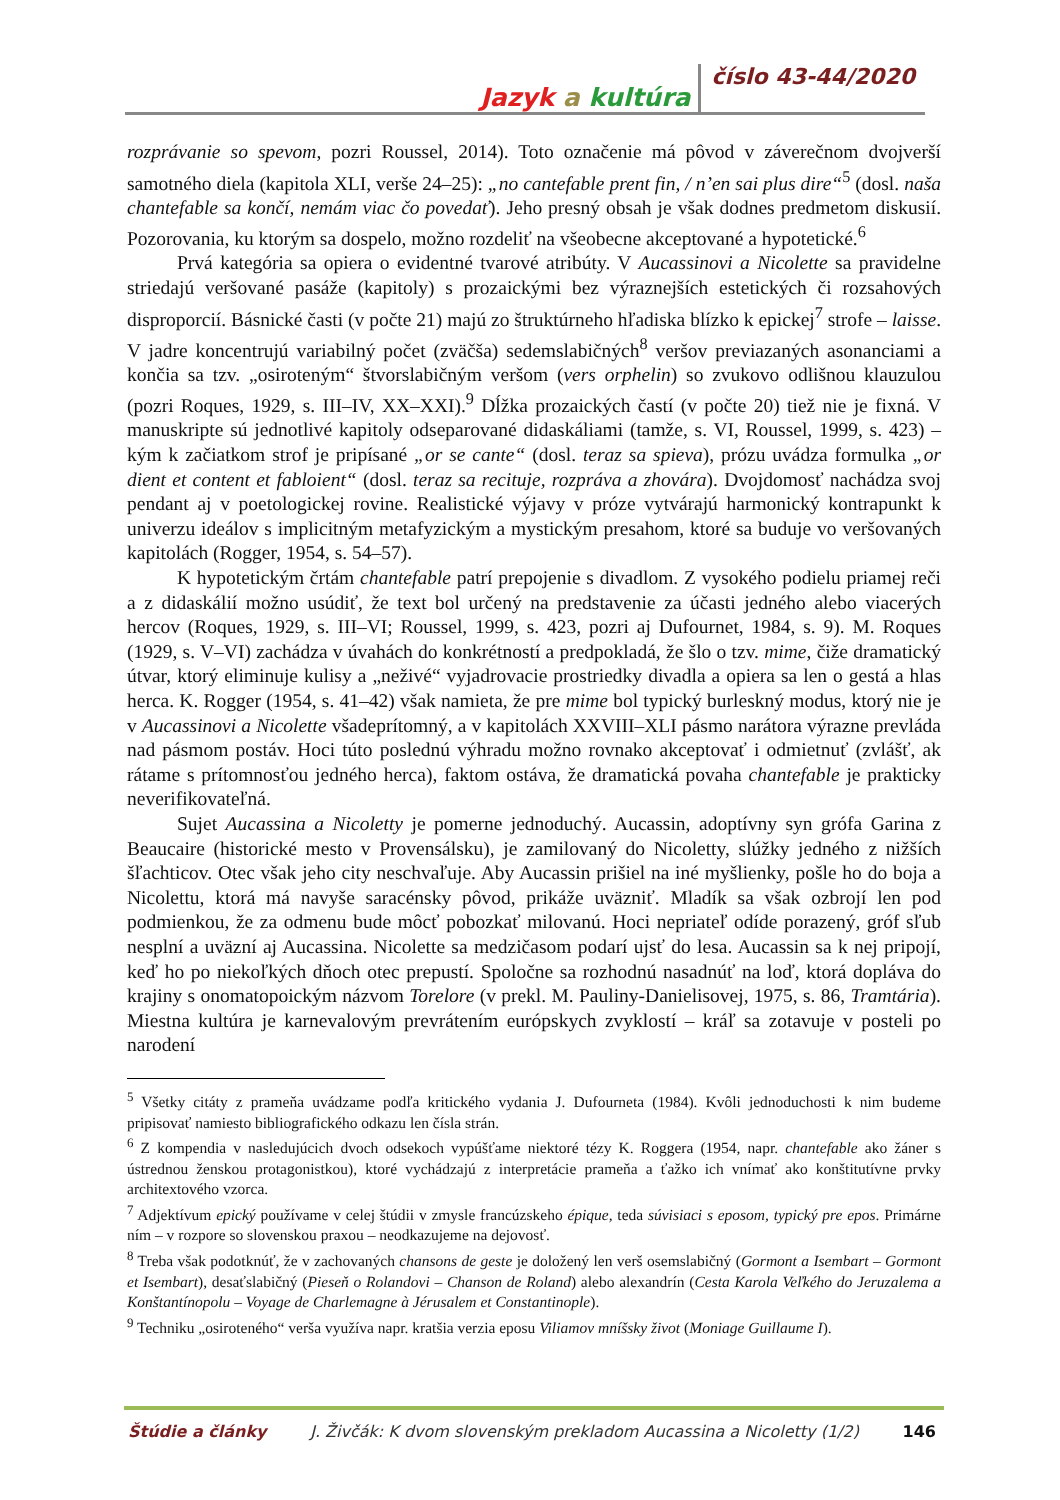Jazyk a kultúra číslo 43-44/2020
rozprávanie so spevom, pozri Roussel, 2014). Toto označenie má pôvod v záverečnom dvojverší samotného diela (kapitola XLI, verše 24–25): „no cantefable prent fin, / n’en sai plus dire“<sup>5</sup> (dosl. naša chantefable sa končí, nemám viac čo povedať). Jeho presný obsah je však dodnes predmetom diskusií. Pozorovania, ku ktorým sa dospelo, možno rozdeliť na všeobecne akceptované a hypotetické.<sup>6</sup>
Prvá kategória sa opiera o evidentné tvarové atribúty. V Aucassinovi a Nicolette sa pravidelne striedajú veršované pasáže (kapitoly) s prozaickými bez výraznejších estetických či rozsahových disproporcií. Básnické časti (v počte 21) majú zo štruktúrneho hľadiska blízko k epickej<sup>7</sup> strofe – laisse. V jadre koncentrujú variabilný počet (zväčša) sedemslabičných<sup>8</sup> veršov previazaných asonanciami a končia sa tzv. „osiroteným“ štvorslabičným veršom (vers orphelin) so zvukovo odlišnou klauzulou (pozri Roques, 1929, s. III–IV, XX–XXI).<sup>9</sup> Dĺžka prozaických častí (v počte 20) tiež nie je fixná. V manuskripte sú jednotlivé kapitoly odseparované didaskáliami (tamže, s. VI, Roussel, 1999, s. 423) – kým k začiatkom strof je pripísané „or se cante“ (dosl. teraz sa spieva), prózu uvádza formulka „or dient et content et fabloient“ (dosl. teraz sa recituje, rozpráva a zhovára). Dvojdomosť nachádza svoj pendant aj v poetologickej rovine. Realistické výjavy v próze vytvárajú harmonický kontrapunkt k univerzu ideálov s implicitným metafyzickým a mystickým presahom, ktoré sa buduje vo veršovaných kapitolách (Rogger, 1954, s. 54–57).
K hypotetickým črtám chantefable patrí prepojenie s divadlom. Z vysokého podielu priamej reči a z didaskálií možno usúdiť, že text bol určený na predstavenie za účasti jedného alebo viacerých hercov (Roques, 1929, s. III–VI; Roussel, 1999, s. 423, pozri aj Dufournet, 1984, s. 9). M. Roques (1929, s. V–VI) zachádza v úvahách do konkrétností a predpokladá, že šlo o tzv. mime, čiže dramatický útvar, ktorý eliminuje kulisy a „neživé“ vyjadrovacie prostriedky divadla a opiera sa len o gestá a hlas herca. K. Rogger (1954, s. 41–42) však namieta, že pre mime bol typický burleskný modus, ktorý nie je v Aucassinovi a Nicolette všadeprítomný, a v kapitolách XXVIII–XLI pásmo narátora výrazne prevláda nad pásmom postáv. Hoci túto poslednú výhradu možno rovnako akceptovať i odmietnuť (zvlášť, ak rátame s prítomnosťou jedného herca), faktom ostáva, že dramatická povaha chantefable je prakticky neverifikovateľná.
Sujet Aucassina a Nicoletty je pomerne jednoduchý. Aucassin, adoptívny syn grófa Garina z Beaucaire (historické mesto v Provensálsku), je zamilovaný do Nicoletty, slúžky jedného z nižších šľachticov. Otec však jeho city neschvaľuje. Aby Aucassin prišiel na iné myšlienky, pošle ho do boja a Nicolettu, ktorá má navyše saracénsky pôvod, prikáže uväzniť. Mladík sa však ozbrojí len pod podmienkou, že za odmenu bude môcť pobozkať milovanú. Hoci nepriateľ odíde porazený, gróf sľub nesplní a uväzní aj Aucassina. Nicolette sa medzičasom podarí ujsť do lesa. Aucassin sa k nej pripojí, keď ho po niekoľkých dňoch otec prepustí. Spoločne sa rozhodnú nasadnúť na loď, ktorá dopláva do krajiny s onomatopoickým názvom Torelore (v prekl. M. Pauliny-Danielisovej, 1975, s. 86, Tramtária). Miestna kultúra je karnevalovým prevrátením európskych zvyklostí – kráľ sa zotavuje v posteli po narodení
<sup>5</sup> Všetky citáty z prameňa uvádzame podľa kritického vydania J. Dufourneta (1984). Kvôli jednoduchosti k nim budeme pripisovať namiesto bibliografického odkazu len čísla strán.
<sup>6</sup> Z kompendia v nasledujúcich dvoch odsekoch vypúšťame niektoré tézy K. Roggera (1954, napr. chantefable ako žáner s ústrednou ženskou protagonistkou), ktoré vychádzajú z interpretácie prameňa a ťažko ich vnímať ako konštitutívne prvky architextového vzorca.
<sup>7</sup> Adjektívum epický používame v celej štúdii v zmysle francúzskeho épique, teda súvisiaci s eposom, typický pre epos. Primárne ním – v rozpore so slovenskou praxou – neodkazujeme na dejovosť.
<sup>8</sup> Treba však podotknúť, že v zachovaných chansons de geste je doložený len verš osemslabičný (Gormont a Isembart – Gormont et Isembart), desaťslabičný (Pieseň o Rolandovi – Chanson de Roland) alebo alexandrín (Cesta Karola Veľkého do Jeruzalema a Konštantínopolu – Voyage de Charlemagne à Jérusalem et Constantinople).
<sup>9</sup> Techniku „osiroteného“ verša využíva napr. kratšia verzia eposu Viliamov mníšsky život (Moniage Guillaume I).
Štúdie a články J. Živčák: K dvom slovenským prekladom Aucassina a Nicoletty (1/2) 146